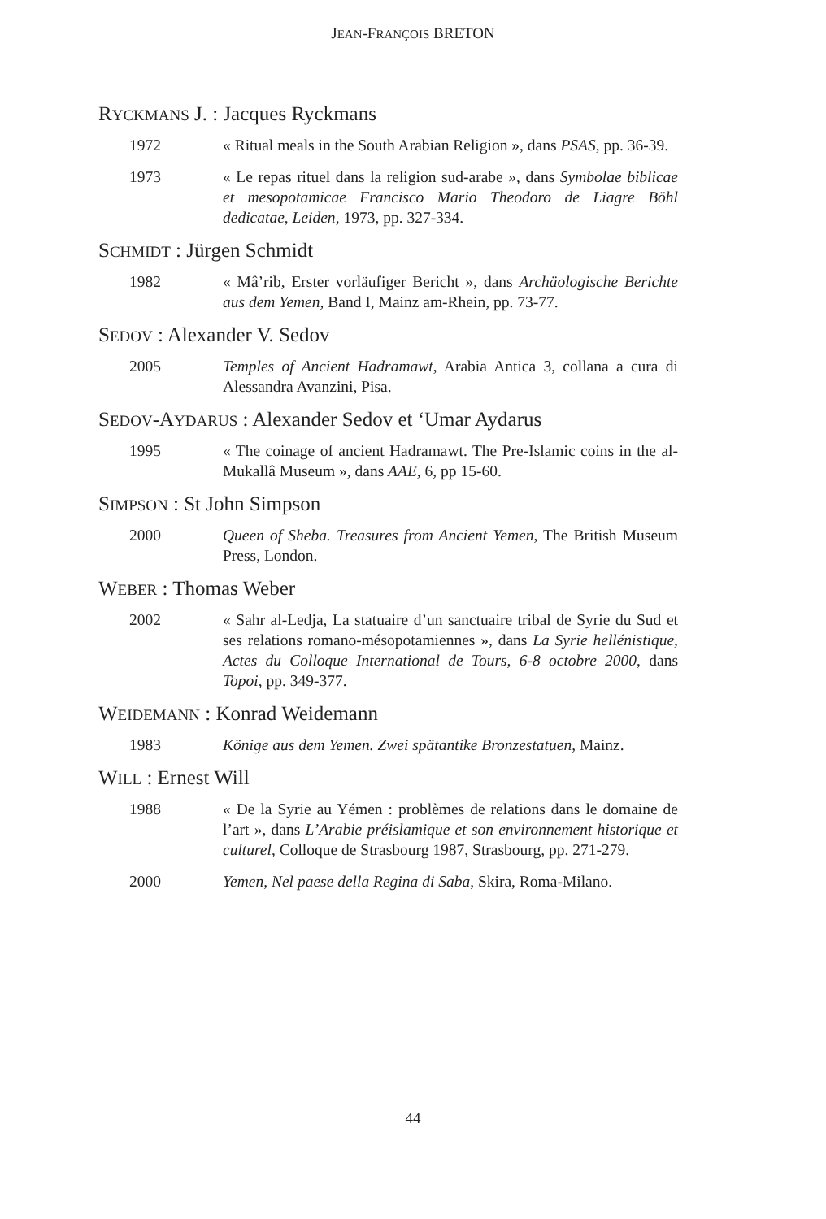JEAN-FRANÇOIS BRETON
RYCKMANS J. : Jacques Ryckmans
1972 « Ritual meals in the South Arabian Religion », dans PSAS, pp. 36-39.
1973 « Le repas rituel dans la religion sud-arabe », dans Symbolae biblicae et mesopotamicae Francisco Mario Theodoro de Liagre Böhl dedicatae, Leiden, 1973, pp. 327-334.
SCHMIDT : Jürgen Schmidt
1982 « Mâ’rib, Erster vorläufiger Bericht », dans Archäologische Berichte aus dem Yemen, Band I, Mainz am-Rhein, pp. 73-77.
SEDOV : Alexander V. Sedov
2005 Temples of Ancient Hadramawt, Arabia Antica 3, collana a cura di Alessandra Avanzini, Pisa.
SEDOV-AYDARUS : Alexander Sedov et ‘Umar Aydarus
1995 « The coinage of ancient Hadramawt. The Pre-Islamic coins in the al-Mukallâ Museum », dans AAE, 6, pp 15-60.
SIMPSON : St John Simpson
2000 Queen of Sheba. Treasures from Ancient Yemen, The British Museum Press, London.
WEBER : Thomas Weber
2002 « Sahr al-Ledja, La statuaire d’un sanctuaire tribal de Syrie du Sud et ses relations romano-mésopotamiennes », dans La Syrie hellénistique, Actes du Colloque International de Tours, 6-8 octobre 2000, dans Topoi, pp. 349-377.
WEIDEMANN : Konrad Weidemann
1983 Könige aus dem Yemen. Zwei spätantike Bronzestatuen, Mainz.
WILL : Ernest Will
1988 « De la Syrie au Yémen : problèmes de relations dans le domaine de l’art », dans L’Arabie préislamique et son environnement historique et culturel, Colloque de Strasbourg 1987, Strasbourg, pp. 271-279.
2000 Yemen, Nel paese della Regina di Saba, Skira, Roma-Milano.
44